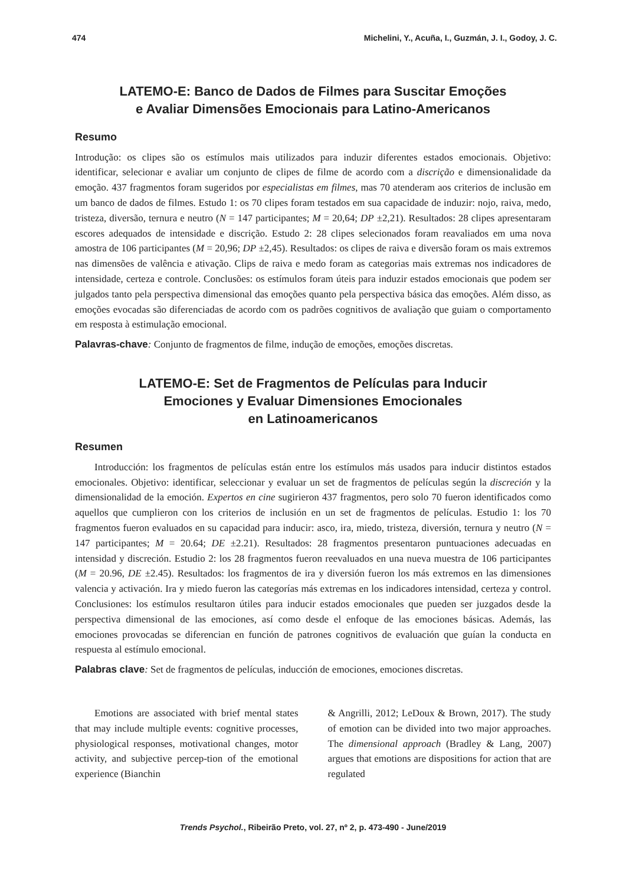474 Michelini, Y., Acuña, I., Guzmán, J. I., Godoy, J. C.
LATEMO-E: Banco de Dados de Filmes para Suscitar Emoções
e Avaliar Dimensões Emocionais para Latino-Americanos
Resumo
Introdução: os clipes são os estímulos mais utilizados para induzir diferentes estados emocionais. Objetivo: identificar, selecionar e avaliar um conjunto de clipes de filme de acordo com a discrição e dimensionalidade da emoção. 437 fragmentos foram sugeridos por especialistas em filmes, mas 70 atenderam aos criterios de inclusão em um banco de dados de filmes. Estudo 1: os 70 clipes foram testados em sua capacidade de induzir: nojo, raiva, medo, tristeza, diversão, ternura e neutro (N = 147 participantes; M = 20,64; DP ±2,21). Resultados: 28 clipes apresentaram escores adequados de intensidade e discrição. Estudo 2: 28 clipes selecionados foram reavaliados em uma nova amostra de 106 participantes (M = 20,96; DP ±2,45). Resultados: os clipes de raiva e diversão foram os mais extremos nas dimensões de valência e ativação. Clips de raiva e medo foram as categorias mais extremas nos indicadores de intensidade, certeza e controle. Conclusões: os estímulos foram úteis para induzir estados emocionais que podem ser julgados tanto pela perspectiva dimensional das emoções quanto pela perspectiva básica das emoções. Além disso, as emoções evocadas são diferenciadas de acordo com os padrões cognitivos de avaliação que guiam o comportamento em resposta à estimulação emocional.
Palavras-chave: Conjunto de fragmentos de filme, indução de emoções, emoções discretas.
LATEMO-E: Set de Fragmentos de Películas para Inducir
Emociones y Evaluar Dimensiones Emocionales
en Latinoamericanos
Resumen
Introducción: los fragmentos de películas están entre los estímulos más usados para inducir distintos estados emocionales. Objetivo: identificar, seleccionar y evaluar un set de fragmentos de películas según la discreción y la dimensionalidad de la emoción. Expertos en cine sugirieron 437 fragmentos, pero solo 70 fueron identificados como aquellos que cumplieron con los criterios de inclusión en un set de fragmentos de películas. Estudio 1: los 70 fragmentos fueron evaluados en su capacidad para inducir: asco, ira, miedo, tristeza, diversión, ternura y neutro (N = 147 participantes; M = 20.64; DE ±2.21). Resultados: 28 fragmentos presentaron puntuaciones adecuadas en intensidad y discreción. Estudio 2: los 28 fragmentos fueron reevaluados en una nueva muestra de 106 participantes (M = 20.96, DE ±2.45). Resultados: los fragmentos de ira y diversión fueron los más extremos en las dimensiones valencia y activación. Ira y miedo fueron las categorías más extremas en los indicadores intensidad, certeza y control. Conclusiones: los estímulos resultaron útiles para inducir estados emocionales que pueden ser juzgados desde la perspectiva dimensional de las emociones, así como desde el enfoque de las emociones básicas. Además, las emociones provocadas se diferencian en función de patrones cognitivos de evaluación que guían la conducta en respuesta al estímulo emocional.
Palabras clave: Set de fragmentos de películas, inducción de emociones, emociones discretas.
Emotions are associated with brief mental states that may include multiple events: cognitive processes, physiological responses, motivational changes, motor activity, and subjective percep-tion of the emotional experience (Bianchin
& Angrilli, 2012; LeDoux & Brown, 2017). The study of emotion can be divided into two major approaches. The dimensional approach (Bradley & Lang, 2007) argues that emotions are dispositions for action that are regulated
Trends Psychol., Ribeirão Preto, vol. 27, nº 2, p. 473-490 - June/2019